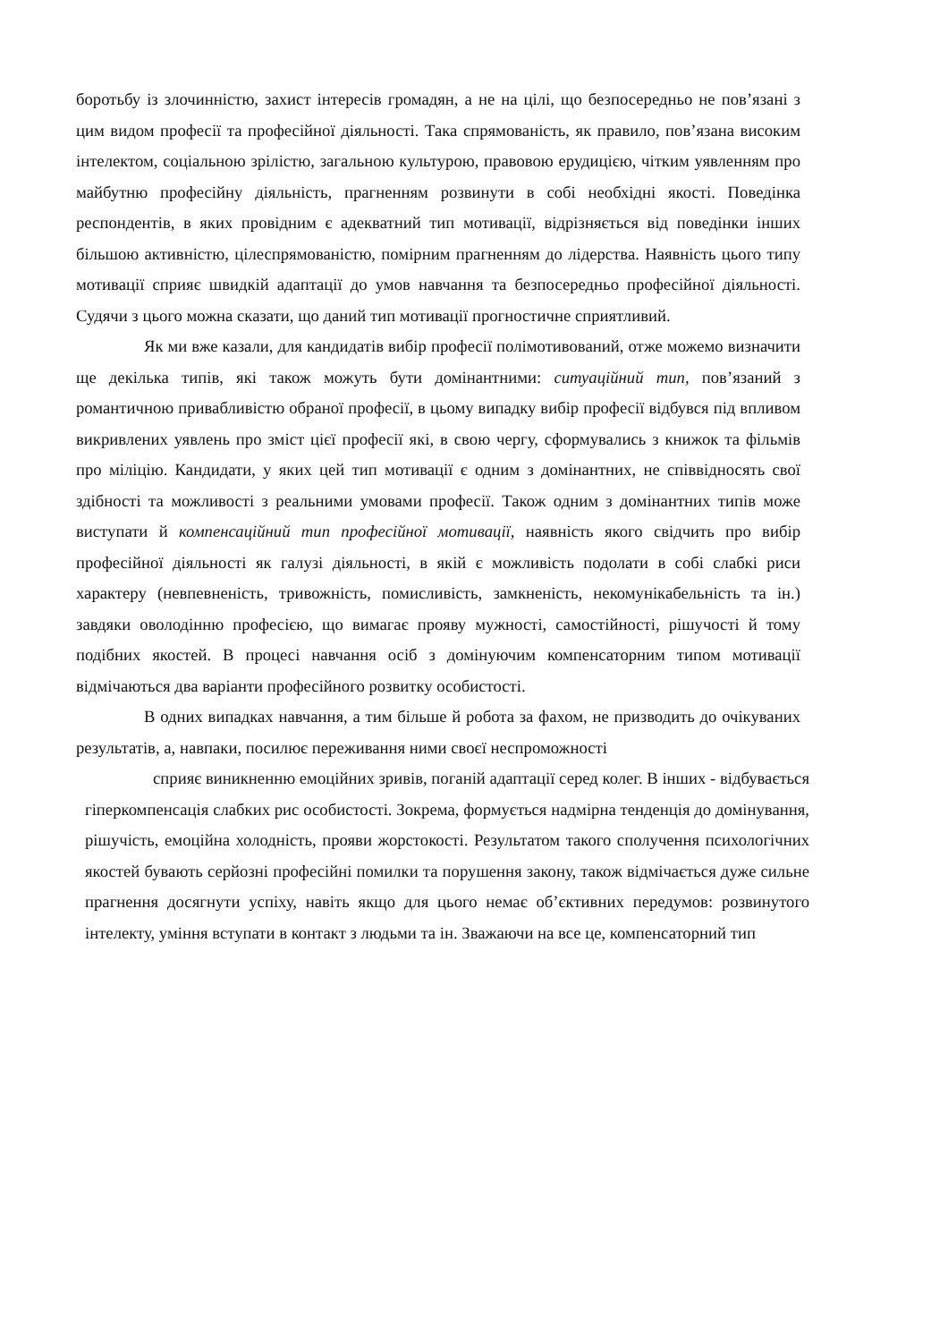боротьбу із злочинністю, захист інтересів громадян, а не на цілі, що безпосередньо не пов’язані з цим видом професії та професійної діяльності. Така спрямованість, як правило, пов’язана високим інтелектом, соціальною зрілістю, загальною культурою, правовою ерудицією, чітким уявленням про майбутню професійну діяльність, прагненням розвинути в собі необхідні якості. Поведінка респондентів, в яких провідним є адекватний тип мотивації, відрізняється від поведінки інших більшою активністю, цілеспрямованістю, помірним прагненням до лідерства. Наявність цього типу мотивації сприяє швидкій адаптації до умов навчання та безпосередньо професійної діяльності. Судячи з цього можна сказати, що даний тип мотивації прогностичне сприятливий.
Як ми вже казали, для кандидатів вибір професії полімотивований, отже можемо визначити ще декілька типів, які також можуть бути домінантними: ситуаційний тип, пов’язаний з романтичною привабливістю обраної професії, в цьому випадку вибір професії відбувся під впливом викривлених уявлень про зміст цієї професії які, в свою чергу, сформувались з книжок та фільмів про міліцію. Кандидати, у яких цей тип мотивації є одним з домінантних, не співвідносять свої здібності та можливості з реальними умовами професії. Також одним з домінантних типів може виступати й компенсаційний тип професійної мотивації, наявність якого свідчить про вибір професійної діяльності як галузі діяльності, в якій є можливість подолати в собі слабкі риси характеру (невпевненість, тривожність, помисливість, замкненість, некомунікабельність та ін.) завдяки оволодінню професією, що вимагає прояву мужності, самостійності, рішучості й тому подібних якостей. В процесі навчання осіб з домінуючим компенсаторним типом мотивації відмічаються два варіанти професійного розвитку особистості.
В одних випадках навчання, а тим більше й робота за фахом, не призводить до очікуваних результатів, а, навпаки, посилює переживання ними своєї неспроможності
сприяє виникненню емоційних зривів, поганій адаптації серед колег. В інших - відбувається гіперкомпенсація слабких рис особистості. Зокрема, формується надмірна тенденція до домінування, рішучість, емоційна холодність, прояви жорстокості. Результатом такого сполучення психологічних якостей бувають серйозні професійні помилки та порушення закону, також відмічається дуже сильне прагнення досягнути успіху, навіть якщо для цього немає об’єктивних передумов: розвинутого інтелекту, уміння вступати в контакт з людьми та ін. Зважаючи на все це, компенсаторний тип